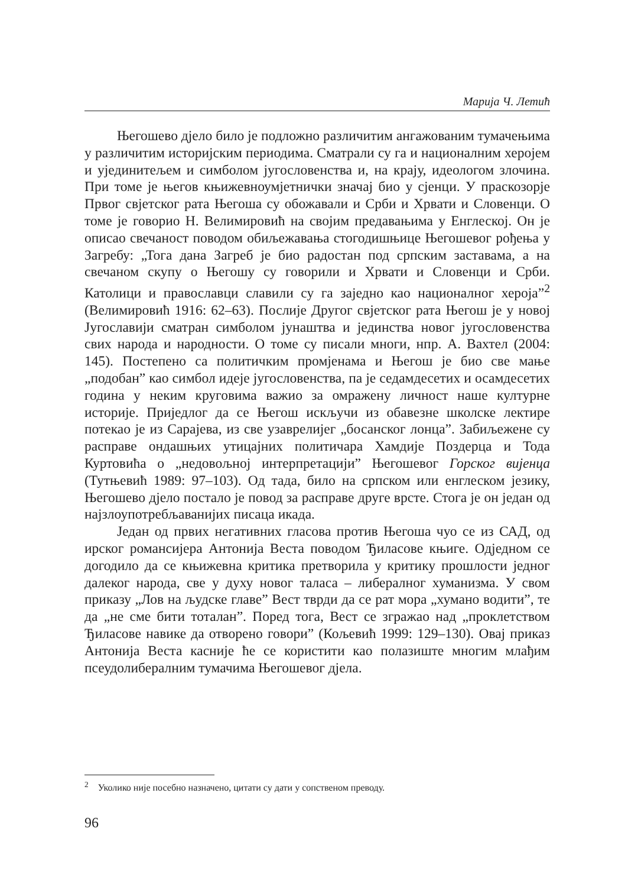Марија Ч. Летић
Његошево дјело било је подложно различитим ангажованим тумачењима у различитим историјским периодима. Сматрали су га и националним херојем и ујединитељем и симболом југословенства и, на крају, идеологом злочина. При томе је његов књижевноумјетнички значај био у сјенци. У праскозорје Првог свјетског рата Његоша су обожавали и Срби и Хрвати и Словенци. О томе је говорио Н. Велимировић на својим предавањима у Енглеској. Он је описао свечаност поводом обиљежавања стогодишњице Његошевог рођења у Загребу: „Тога дана Загреб је био радостан под српским заставама, а на свечаном скупу о Његошу су говорили и Хрвати и Словенци и Срби. Католици и православци славили су га заједно као националног хероја”<sup>2</sup> (Велимировић 1916: 62–63). Послије Другог свјетског рата Његош је у новој Југославији сматран симболом јунаштва и јединства новог југословенства свих народа и народности. О томе су писали многи, нпр. А. Вахтел (2004: 145). Постепено са политичким промјенама и Његош је био све мање „подобан” као симбол идеје југословенства, па је седамдесетих и осамдесетих година у неким круговима важио за омражену личност наше културне историје. Приједлог да се Његош искључи из обавезне школске лектире потекао је из Сарајева, из све узаврелијег „босанског лонца”. Забиљежене су расправе ондашњих утицајних политичара Хамдије Поздерца и Тода Куртовића о „недовољној интерпретацији” Његошевог Горског вијенца (Тутњевић 1989: 97–103). Од тада, било на српском или енглеском језику, Његошево дјело постало је повод за расправе друге врсте. Стога је он један од најзлоупотребљаванијих писаца икада.
Један од првих негативних гласова против Његоша чуо се из САД, од ирског романсијера Антонија Веста поводом Ђиласове књиге. Одједном се догодило да се књижевна критика претворила у критику прошлости једног далеког народа, све у духу новог таласа – либералног хуманизма. У свом приказу „Лов на људске главе” Вест тврди да се рат мора „хумано водити”, те да „не сме бити тоталан”. Поред тога, Вест се згражао над „проклетством Ђиласове навике да отворено говори” (Кољевић 1999: 129–130). Овај приказ Антонија Веста касније ће се користити као полазиште многим млађим псеудолибералним тумачима Његошевог дјела.
<sup>2</sup> Уколико није посебно назначено, цитати су дати у сопственом преводу.
96